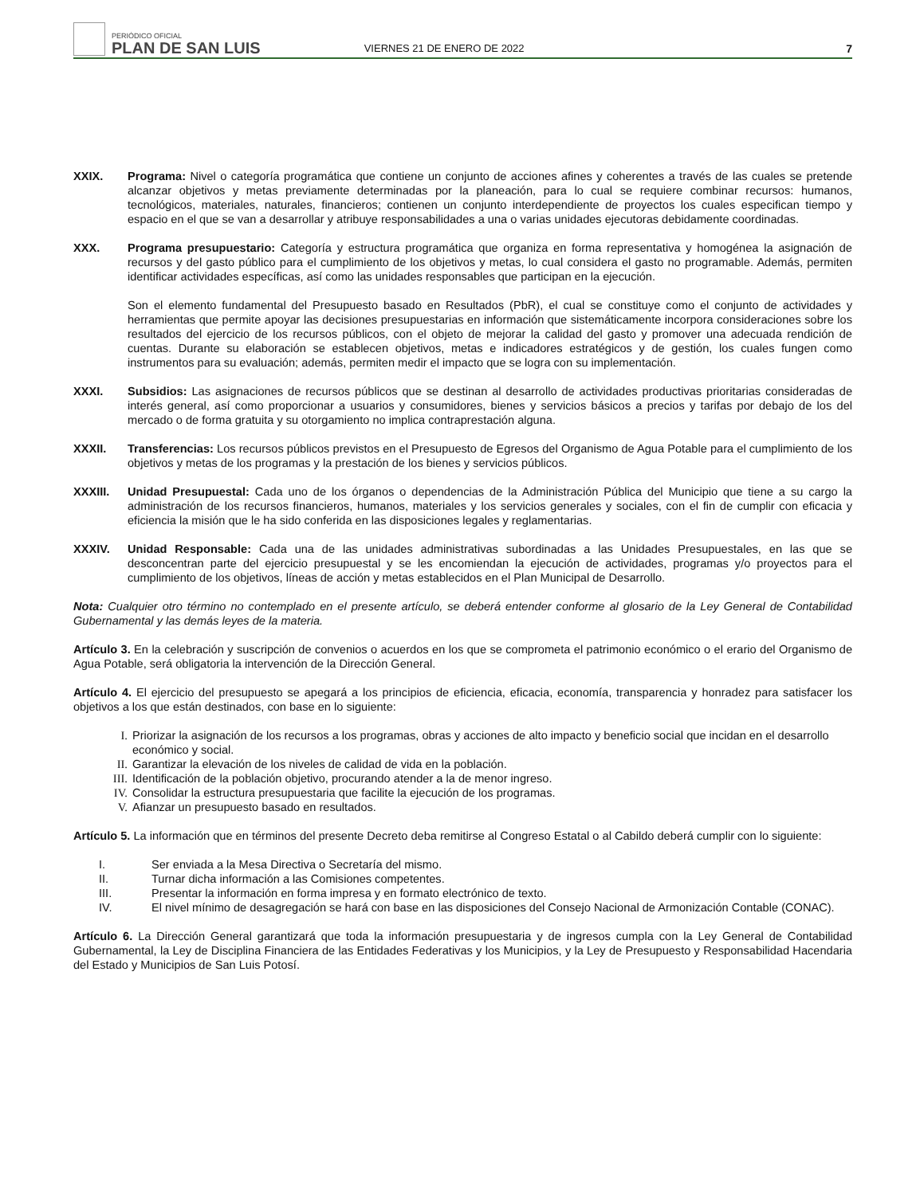PERIÓDICO OFICIAL
PLAN DE SAN LUIS
VIERNES 21 DE ENERO DE 2022
7
XXIX. Programa: Nivel o categoría programática que contiene un conjunto de acciones afines y coherentes a través de las cuales se pretende alcanzar objetivos y metas previamente determinadas por la planeación, para lo cual se requiere combinar recursos: humanos, tecnológicos, materiales, naturales, financieros; contienen un conjunto interdependiente de proyectos los cuales especifican tiempo y espacio en el que se van a desarrollar y atribuye responsabilidades a una o varias unidades ejecutoras debidamente coordinadas.
XXX. Programa presupuestario: Categoría y estructura programática que organiza en forma representativa y homogénea la asignación de recursos y del gasto público para el cumplimiento de los objetivos y metas, lo cual considera el gasto no programable. Además, permiten identificar actividades específicas, así como las unidades responsables que participan en la ejecución.
Son el elemento fundamental del Presupuesto basado en Resultados (PbR), el cual se constituye como el conjunto de actividades y herramientas que permite apoyar las decisiones presupuestarias en información que sistemáticamente incorpora consideraciones sobre los resultados del ejercicio de los recursos públicos, con el objeto de mejorar la calidad del gasto y promover una adecuada rendición de cuentas. Durante su elaboración se establecen objetivos, metas e indicadores estratégicos y de gestión, los cuales fungen como instrumentos para su evaluación; además, permiten medir el impacto que se logra con su implementación.
XXXI. Subsidios: Las asignaciones de recursos públicos que se destinan al desarrollo de actividades productivas prioritarias consideradas de interés general, así como proporcionar a usuarios y consumidores, bienes y servicios básicos a precios y tarifas por debajo de los del mercado o de forma gratuita y su otorgamiento no implica contraprestación alguna.
XXXII. Transferencias: Los recursos públicos previstos en el Presupuesto de Egresos del Organismo de Agua Potable para el cumplimiento de los objetivos y metas de los programas y la prestación de los bienes y servicios públicos.
XXXIII. Unidad Presupuestal: Cada uno de los órganos o dependencias de la Administración Pública del Municipio que tiene a su cargo la administración de los recursos financieros, humanos, materiales y los servicios generales y sociales, con el fin de cumplir con eficacia y eficiencia la misión que le ha sido conferida en las disposiciones legales y reglamentarias.
XXXIV. Unidad Responsable: Cada una de las unidades administrativas subordinadas a las Unidades Presupuestales, en las que se desconcentran parte del ejercicio presupuestal y se les encomiendan la ejecución de actividades, programas y/o proyectos para el cumplimiento de los objetivos, líneas de acción y metas establecidos en el Plan Municipal de Desarrollo.
Nota: Cualquier otro término no contemplado en el presente artículo, se deberá entender conforme al glosario de la Ley General de Contabilidad Gubernamental y las demás leyes de la materia.
Artículo 3. En la celebración y suscripción de convenios o acuerdos en los que se comprometa el patrimonio económico o el erario del Organismo de Agua Potable, será obligatoria la intervención de la Dirección General.
Artículo 4. El ejercicio del presupuesto se apegará a los principios de eficiencia, eficacia, economía, transparencia y honradez para satisfacer los objetivos a los que están destinados, con base en lo siguiente:
I. Priorizar la asignación de los recursos a los programas, obras y acciones de alto impacto y beneficio social que incidan en el desarrollo económico y social.
II. Garantizar la elevación de los niveles de calidad de vida en la población.
III. Identificación de la población objetivo, procurando atender a la de menor ingreso.
IV. Consolidar la estructura presupuestaria que facilite la ejecución de los programas.
V. Afianzar un presupuesto basado en resultados.
Artículo 5. La información que en términos del presente Decreto deba remitirse al Congreso Estatal o al Cabildo deberá cumplir con lo siguiente:
I. Ser enviada a la Mesa Directiva o Secretaría del mismo.
II. Turnar dicha información a las Comisiones competentes.
III. Presentar la información en forma impresa y en formato electrónico de texto.
IV. El nivel mínimo de desagregación se hará con base en las disposiciones del Consejo Nacional de Armonización Contable (CONAC).
Artículo 6. La Dirección General garantizará que toda la información presupuestaria y de ingresos cumpla con la Ley General de Contabilidad Gubernamental, la Ley de Disciplina Financiera de las Entidades Federativas y los Municipios, y la Ley de Presupuesto y Responsabilidad Hacendaria del Estado y Municipios de San Luis Potosí.